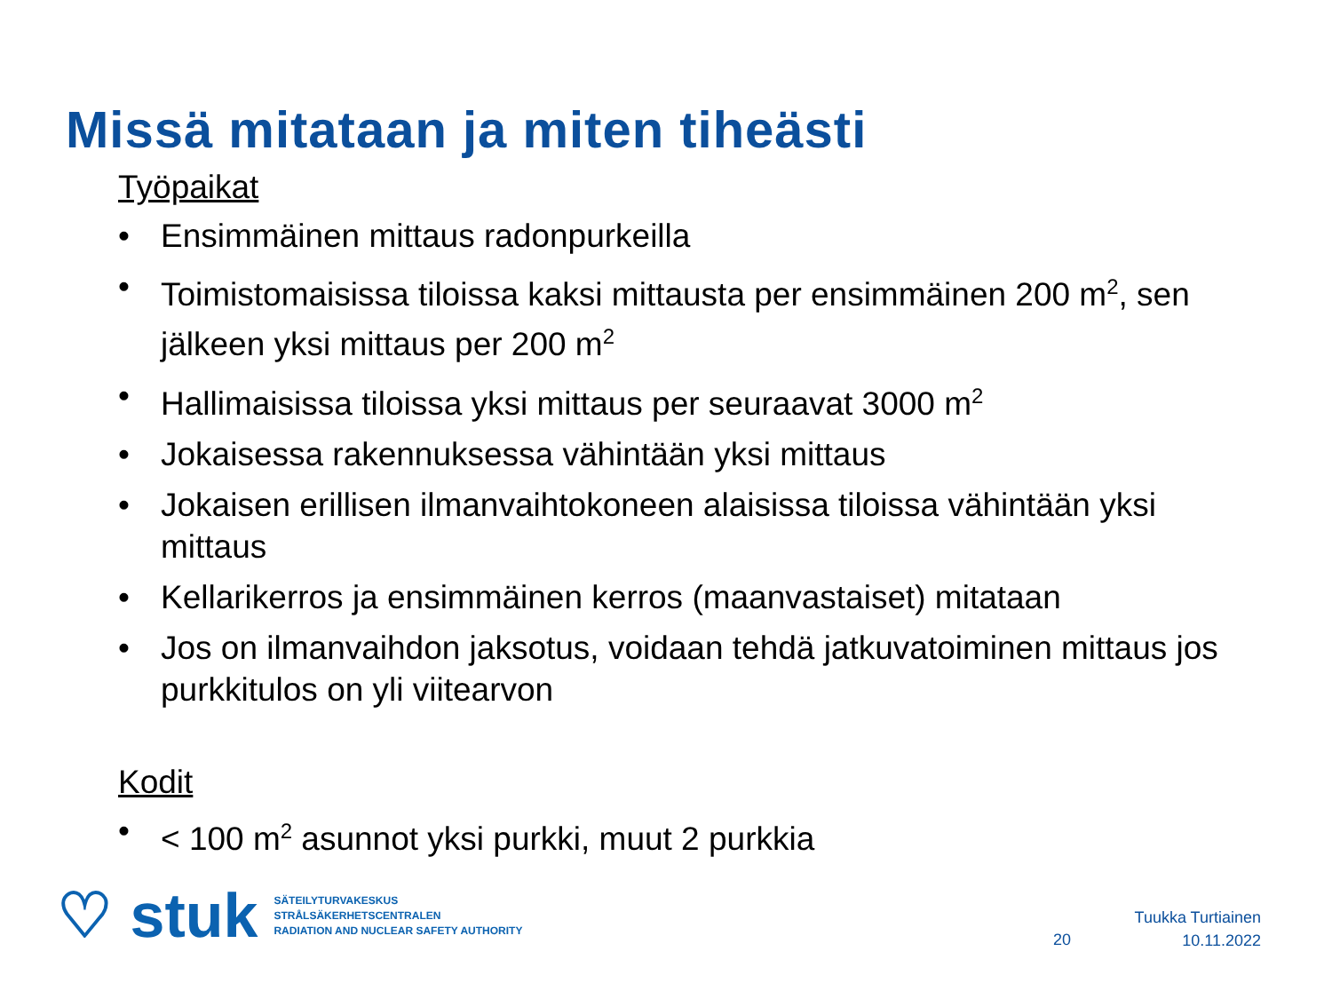Missä mitataan ja miten tiheästi
Työpaikat
• Ensimmäinen mittaus radonpurkeilla
• Toimistomaisissa tiloissa kaksi mittausta per ensimmäinen 200 m<sup>2</sup>, sen jälkeen yksi mittaus per 200 m<sup>2</sup>
• Hallimaisissa tiloissa yksi mittaus per seuraavat 3000 m<sup>2</sup>
• Jokaisessa rakennuksessa vähintään yksi mittaus
• Jokaisen erillisen ilmanvaihtokoneen alaisissa tiloissa vähintään yksi mittaus
• Kellarikerros ja ensimmäinen kerros (maanvastaiset) mitataan
• Jos on ilmanvaihdon jaksotus, voidaan tehdä jatkuvatoiminen mittaus jos purkkitulos on yli viitearvon
Kodit
• < 100 m<sup>2</sup> asunnot yksi purkki, muut 2 purkkia
♡ stuk
SÄTEILYTURVAKESKUS
STRÅLSÄKERHETSCENTRALEN
RADIATION AND NUCLEAR SAFETY AUTHORITY
20
Tuukka Turtiainen
10.11.2022